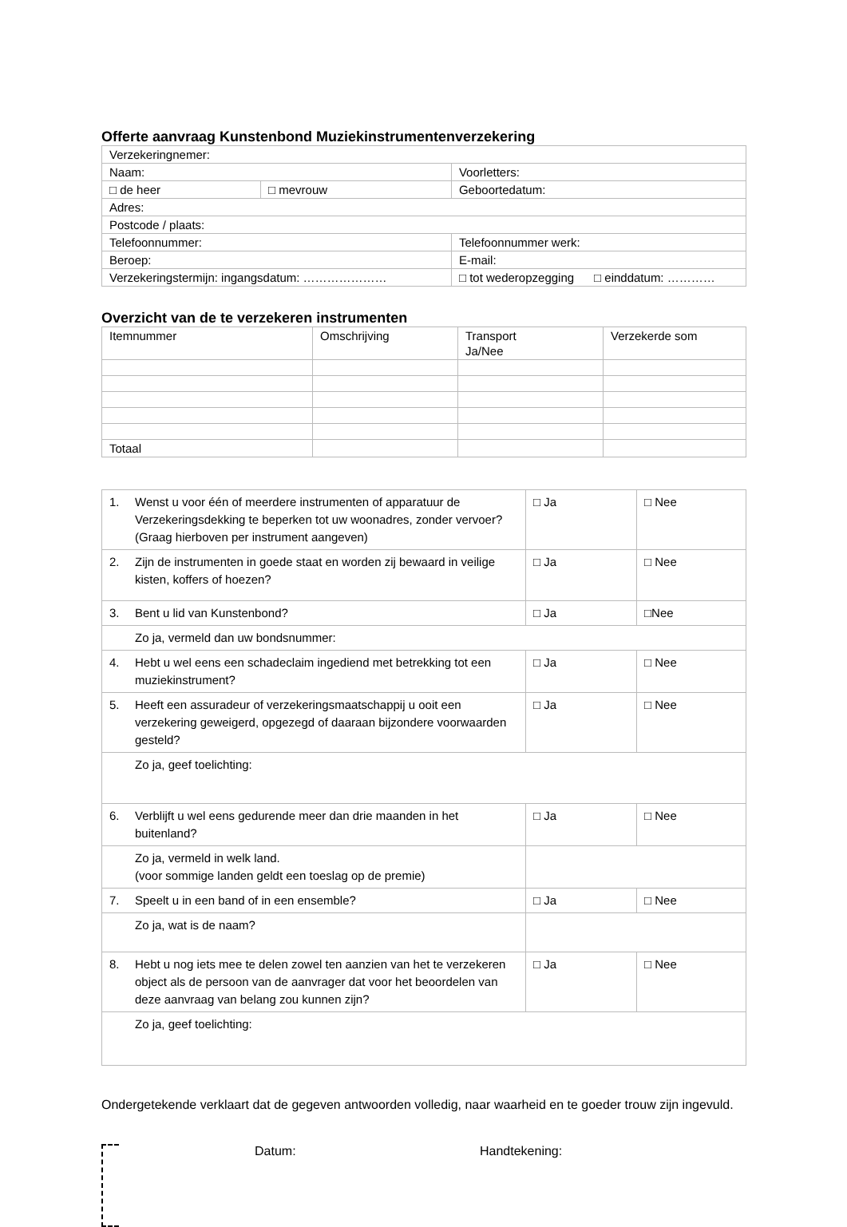Offerte aanvraag Kunstenbond Muziekinstrumentenverzekering
| Verzekeringnemer: | | |
| Naam: | | Voorletters: |
| □ de heer | □ mevrouw | Geboortedatum: |
| Adres: | | |
| Postcode / plaats: | | |
| Telefoonnummer: | | Telefoonnummer werk: |
| Beroep: | | E-mail: |
| Verzekeringstermijn: ingangsdatum: ………………… | | □ tot wederopzegging □ einddatum: ………… |
Overzicht van de te verzekeren instrumenten
| Itemnummer | Omschrijving | Transport Ja/Nee | Verzekerde som |
| Totaal | | | |
| 1. | Wenst u voor één of meerdere instrumenten of apparatuur de Verzekeringsdekking te beperken tot uw woonadres, zonder vervoer? (Graag hierboven per instrument aangeven) | □ Ja | □ Nee |
| 2. | Zijn de instrumenten in goede staat en worden zij bewaard in veilige kisten, koffers of hoezen? | □ Ja | □ Nee |
| 3. | Bent u lid van Kunstenbond? | □ Ja | □Nee |
| | Zo ja, vermeld dan uw bondsnummer: | | |
| 4. | Hebt u wel eens een schadeclaim ingediend met betrekking tot een muziekinstrument? | □ Ja | □ Nee |
| 5. | Heeft een assuradeur of verzekeringsmaatschappij u ooit een verzekering geweigerd, opgezegd of daaraan bijzondere voorwaarden gesteld? | □ Ja | □ Nee |
| | Zo ja, geef toelichting: | | |
| 6. | Verblijft u wel eens gedurende meer dan drie maanden in het buitenland? | □ Ja | □ Nee |
| | Zo ja, vermeld in welk land. (voor sommige landen geldt een toeslag op de premie) | | |
| 7. | Speelt u in een band of in een ensemble? | □ Ja | □ Nee |
| | Zo ja, wat is de naam? | | |
| 8. | Hebt u nog iets mee te delen zowel ten aanzien van het te verzekeren object als de persoon van de aanvrager dat voor het beoordelen van deze aanvraag van belang zou kunnen zijn? | □ Ja | □ Nee |
| | Zo ja, geef toelichting: | | |
Ondergetekende verklaart dat de gegeven antwoorden volledig, naar waarheid en te goeder trouw zijn ingevuld.
Datum: Handtekening: